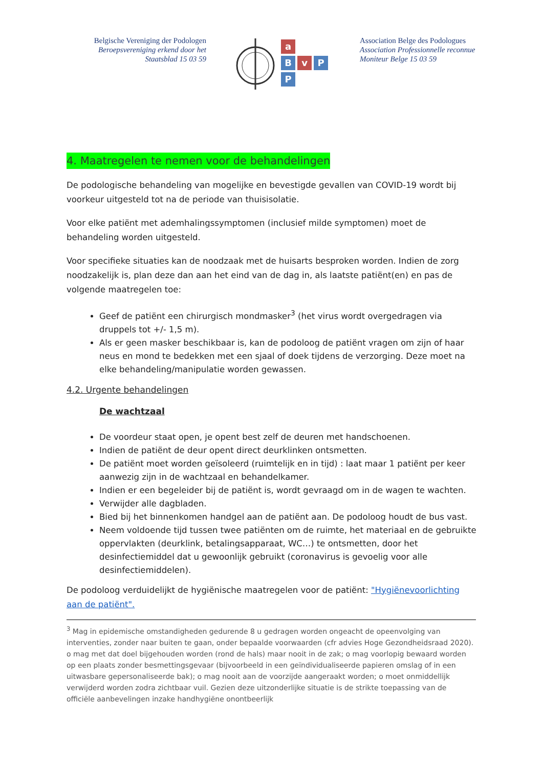Belgische Vereniging der Podologen
Beroepsvereniging erkend door het
Staatsblad 15 03 59
a
Bv P
P
Association Belge des Podologues
Association Professionnelle reconnue
Moniteur Belge 15 03 59
4. Maatregelen te nemen voor de behandelingen
De podologische behandeling van mogelijke en bevestigde gevallen van COVID-19 wordt bij voorkeur uitgesteld tot na de periode van thuisisolatie.
Voor elke patiënt met ademhalingssymptomen (inclusief milde symptomen) moet de behandeling worden uitgesteld.
Voor specifieke situaties kan de noodzaak met de huisarts besproken worden. Indien de zorg noodzakelijk is, plan deze dan aan het eind van de dag in, als laatste patiënt(en) en pas de volgende maatregelen toe:
Geef de patiënt een chirurgisch mondmasker<sup>3</sup> (het virus wordt overgedragen via druppels tot +/- 1,5 m).
Als er geen masker beschikbaar is, kan de podoloog de patiënt vragen om zijn of haar neus en mond te bedekken met een sjaal of doek tijdens de verzorging. Deze moet na elke behandeling/manipulatie worden gewassen.
4.2. Urgente behandelingen
De wachtzaal
De voordeur staat open, je opent best zelf de deuren met handschoenen.
Indien de patiënt de deur opent direct deurklinken ontsmetten.
De patiënt moet worden geïsoleerd (ruimtelijk en in tijd) : laat maar 1 patiënt per keer aanwezig zijn in de wachtzaal en behandelkamer.
Indien er een begeleider bij de patiënt is, wordt gevraagd om in de wagen te wachten.
Verwijder alle dagbladen.
Bied bij het binnenkomen handgel aan de patiënt aan. De podoloog houdt de bus vast.
Neem voldoende tijd tussen twee patiënten om de ruimte, het materiaal en de gebruikte oppervlakten (deurklink, betalingsapparaat, WC…) te ontsmetten, door het desinfectiemiddel dat u gewoonlijk gebruikt (coronavirus is gevoelig voor alle desinfectiemiddelen).
De podoloog verduidelijkt de hygiënische maatregelen voor de patiënt: "Hygiënevoorlichting aan de patiënt".
<sup>3</sup> Mag in epidemische omstandigheden gedurende 8 u gedragen worden ongeacht de opeenvolging van interventies, zonder naar buiten te gaan, onder bepaalde voorwaarden (cfr advies Hoge Gezondheidsraad 2020). o mag met dat doel bijgehouden worden (rond de hals) maar nooit in de zak; o mag voorlopig bewaard worden op een plaats zonder besmettingsgevaar (bijvoorbeeld in een geïndividualiseerde papieren omslag of in een uitwasbare gepersonaliseerde bak); o mag nooit aan de voorzijde aangeraakt worden; o moet onmiddellijk verwijderd worden zodra zichtbaar vuil. Gezien deze uitzonderlijke situatie is de strikte toepassing van de officiële aanbevelingen inzake handhygiëne onontbeerlijk